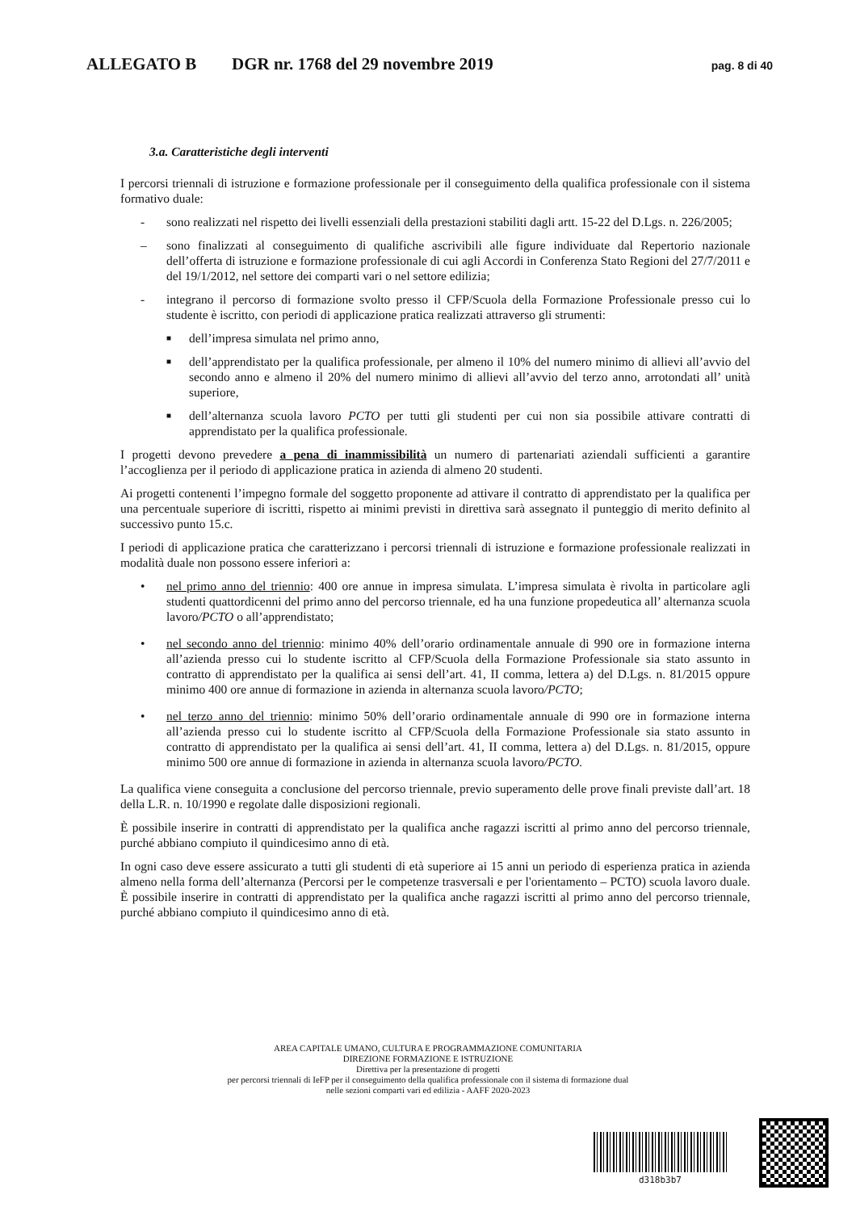ALLEGATO B DGR nr. 1768 del 29 novembre 2019 pag. 8 di 40
3.a. Caratteristiche degli interventi
I percorsi triennali di istruzione e formazione professionale per il conseguimento della qualifica professionale con il sistema formativo duale:
- sono realizzati nel rispetto dei livelli essenziali della prestazioni stabiliti dagli artt. 15-22 del D.Lgs. n. 226/2005;
– sono finalizzati al conseguimento di qualifiche ascrivibili alle figure individuate dal Repertorio nazionale dell’offerta di istruzione e formazione professionale di cui agli Accordi in Conferenza Stato Regioni del 27/7/2011 e del 19/1/2012, nel settore dei comparti vari o nel settore edilizia;
- integrano il percorso di formazione svolto presso il CFP/Scuola della Formazione Professionale presso cui lo studente è iscritto, con periodi di applicazione pratica realizzati attraverso gli strumenti:
■ dell’impresa simulata nel primo anno,
■ dell’apprendistato per la qualifica professionale, per almeno il 10% del numero minimo di allievi all’avvio del secondo anno e almeno il 20% del numero minimo di allievi all’avvio del terzo anno, arrotondati all’ unità superiore,
■ dell’alternanza scuola lavoro PCTO per tutti gli studenti per cui non sia possibile attivare contratti di apprendistato per la qualifica professionale.
I progetti devono prevedere a pena di inammissibilità un numero di partenariati aziendali sufficienti a garantire l’accoglienza per il periodo di applicazione pratica in azienda di almeno 20 studenti.
Ai progetti contenenti l’impegno formale del soggetto proponente ad attivare il contratto di apprendistato per la qualifica per una percentuale superiore di iscritti, rispetto ai minimi previsti in direttiva sarà assegnato il punteggio di merito definito al successivo punto 15.c.
I periodi di applicazione pratica che caratterizzano i percorsi triennali di istruzione e formazione professionale realizzati in modalità duale non possono essere inferiori a:
• nel primo anno del triennio: 400 ore annue in impresa simulata. L’impresa simulata è rivolta in particolare agli studenti quattordicenni del primo anno del percorso triennale, ed ha una funzione propedeutica all’ alternanza scuola lavoro/PCTO o all’apprendistato;
• nel secondo anno del triennio: minimo 40% dell’orario ordinamentale annuale di 990 ore in formazione interna all’azienda presso cui lo studente iscritto al CFP/Scuola della Formazione Professionale sia stato assunto in contratto di apprendistato per la qualifica ai sensi dell’art. 41, II comma, lettera a) del D.Lgs. n. 81/2015 oppure minimo 400 ore annue di formazione in azienda in alternanza scuola lavoro/PCTO;
• nel terzo anno del triennio: minimo 50% dell’orario ordinamentale annuale di 990 ore in formazione interna all’azienda presso cui lo studente iscritto al CFP/Scuola della Formazione Professionale sia stato assunto in contratto di apprendistato per la qualifica ai sensi dell’art. 41, II comma, lettera a) del D.Lgs. n. 81/2015, oppure minimo 500 ore annue di formazione in azienda in alternanza scuola lavoro/PCTO.
La qualifica viene conseguita a conclusione del percorso triennale, previo superamento delle prove finali previste dall’art. 18 della L.R. n. 10/1990 e regolate dalle disposizioni regionali.
È possibile inserire in contratti di apprendistato per la qualifica anche ragazzi iscritti al primo anno del percorso triennale, purché abbiano compiuto il quindicesimo anno di età.
In ogni caso deve essere assicurato a tutti gli studenti di età superiore ai 15 anni un periodo di esperienza pratica in azienda almeno nella forma dell’alternanza (Percorsi per le competenze trasversali e per l'orientamento – PCTO) scuola lavoro duale. È possibile inserire in contratti di apprendistato per la qualifica anche ragazzi iscritti al primo anno del percorso triennale, purché abbiano compiuto il quindicesimo anno di età.
AREA CAPITALE UMANO, CULTURA E PROGRAMMAZIONE COMUNITARIA
DIREZIONE FORMAZIONE E ISTRUZIONE
Direttiva per la presentazione di progetti
per percorsi triennali di IeFP per il conseguimento della qualifica professionale con il sistema di formazione dual
nelle sezioni comparti vari ed edilizia - AAFF 2020-2023
d318b3b7